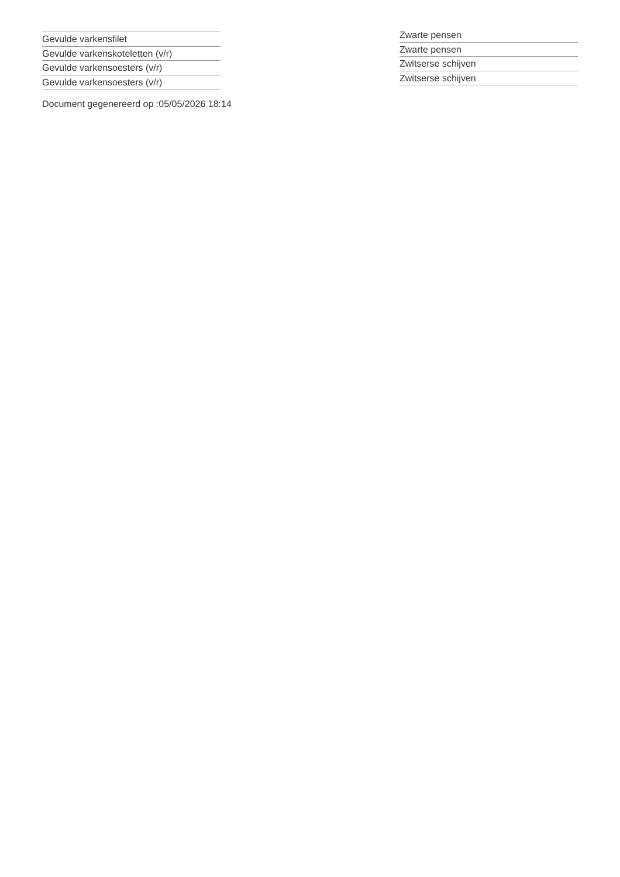Gevulde varkensfilet
Gevulde varkenskoteletten (v/r)
Gevulde varkensoesters (v/r)
Gevulde varkensoesters (v/r)
Zwarte pensen
Zwarte pensen
Zwitserse schijven
Zwitserse schijven
Document gegenereerd op :05/05/2026 18:14